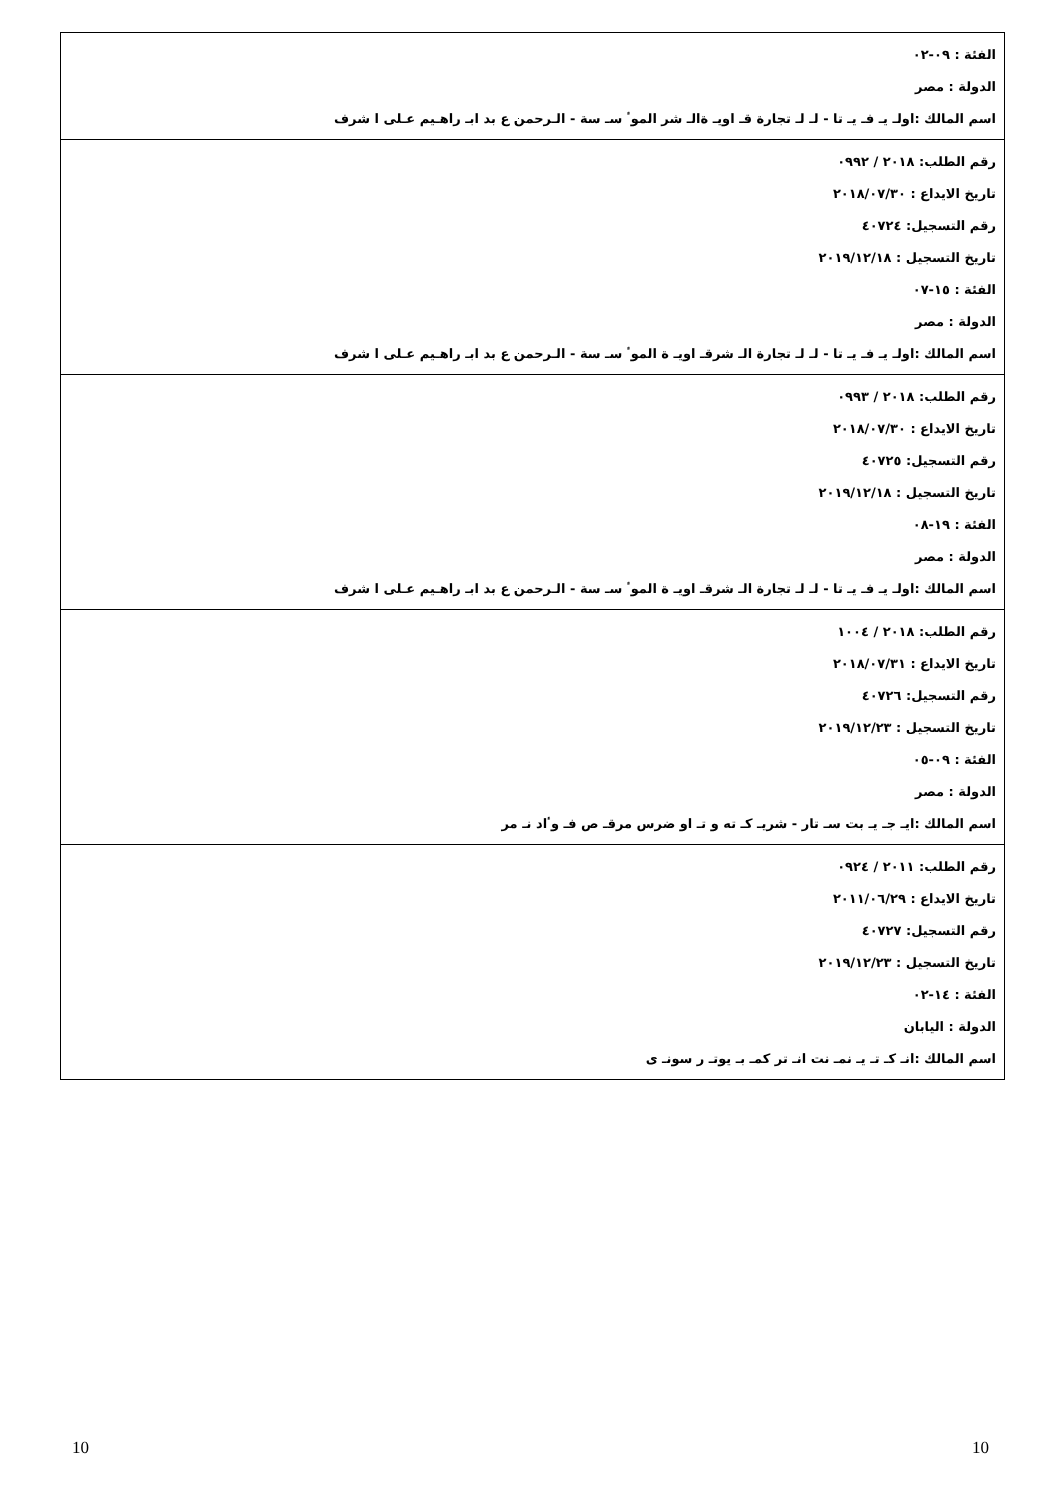| الفئة : ٠٩-٠٢ الدولة : مصر اسم المالك :اولـ يـ فـ يـ تا - لـ لـ تجارة قـ اويـ ةالـ شر الموٴ سـ سة - الـرحمن ع بد ابـ راهـيم عـلى ا شرف |
| رقم الطلب: ٢٠١٨ / ٠٩٩٢ تاريخ الايداع : ٢٠١٨/٠٧/٣٠ رقم التسجيل: ٤٠٧٢٤ تاريخ التسجيل : ٢٠١٩/١٢/١٨ الفئة : ١٥-٠٧ الدولة : مصر اسم المالك :اولـ يـ فـ يـ تا - لـ لـ تجارة الـ شرقـ اويـ ة الموٴ سـ سة - الـرحمن ع بد ابـ راهـيم عـلى ا شرف |
| رقم الطلب: ٢٠١٨ / ٠٩٩٣ تاريخ الايداع : ٢٠١٨/٠٧/٣٠ رقم التسجيل: ٤٠٧٢٥ تاريخ التسجيل : ٢٠١٩/١٢/١٨ الفئة : ١٩-٠٨ الدولة : مصر اسم المالك :اولـ يـ فـ يـ تا - لـ لـ تجارة الـ شرقـ اويـ ة الموٴ سـ سة - الـرحمن ع بد ابـ راهـيم عـلى ا شرف |
| رقم الطلب: ٢٠١٨ / ١٠٠٤ تاريخ الايداع : ٢٠١٨/٠٧/٣١ رقم التسجيل: ٤٠٧٢٦ تاريخ التسجيل : ٢٠١٩/١٢/٢٣ الفئة : ٠٩-٠٥ الدولة : مصر اسم المالك :ايـ جـ يـ بت سـ تار - شريـ كـ ته و تـ او ضرس مرقـ ص فـ وٴاد نـ مر |
| رقم الطلب: ٢٠١١ / ٠٩٢٤ تاريخ الايداع : ٢٠١١/٠٦/٢٩ رقم التسجيل: ٤٠٧٢٧ تاريخ التسجيل : ٢٠١٩/١٢/٢٣ الفئة : ١٤-٠٢ الدولة : اليابان اسم المالك :انـ كـ تـ يـ نمـ نت انـ تر كمـ بـ يوتـ ر سونـ ى |
10 10